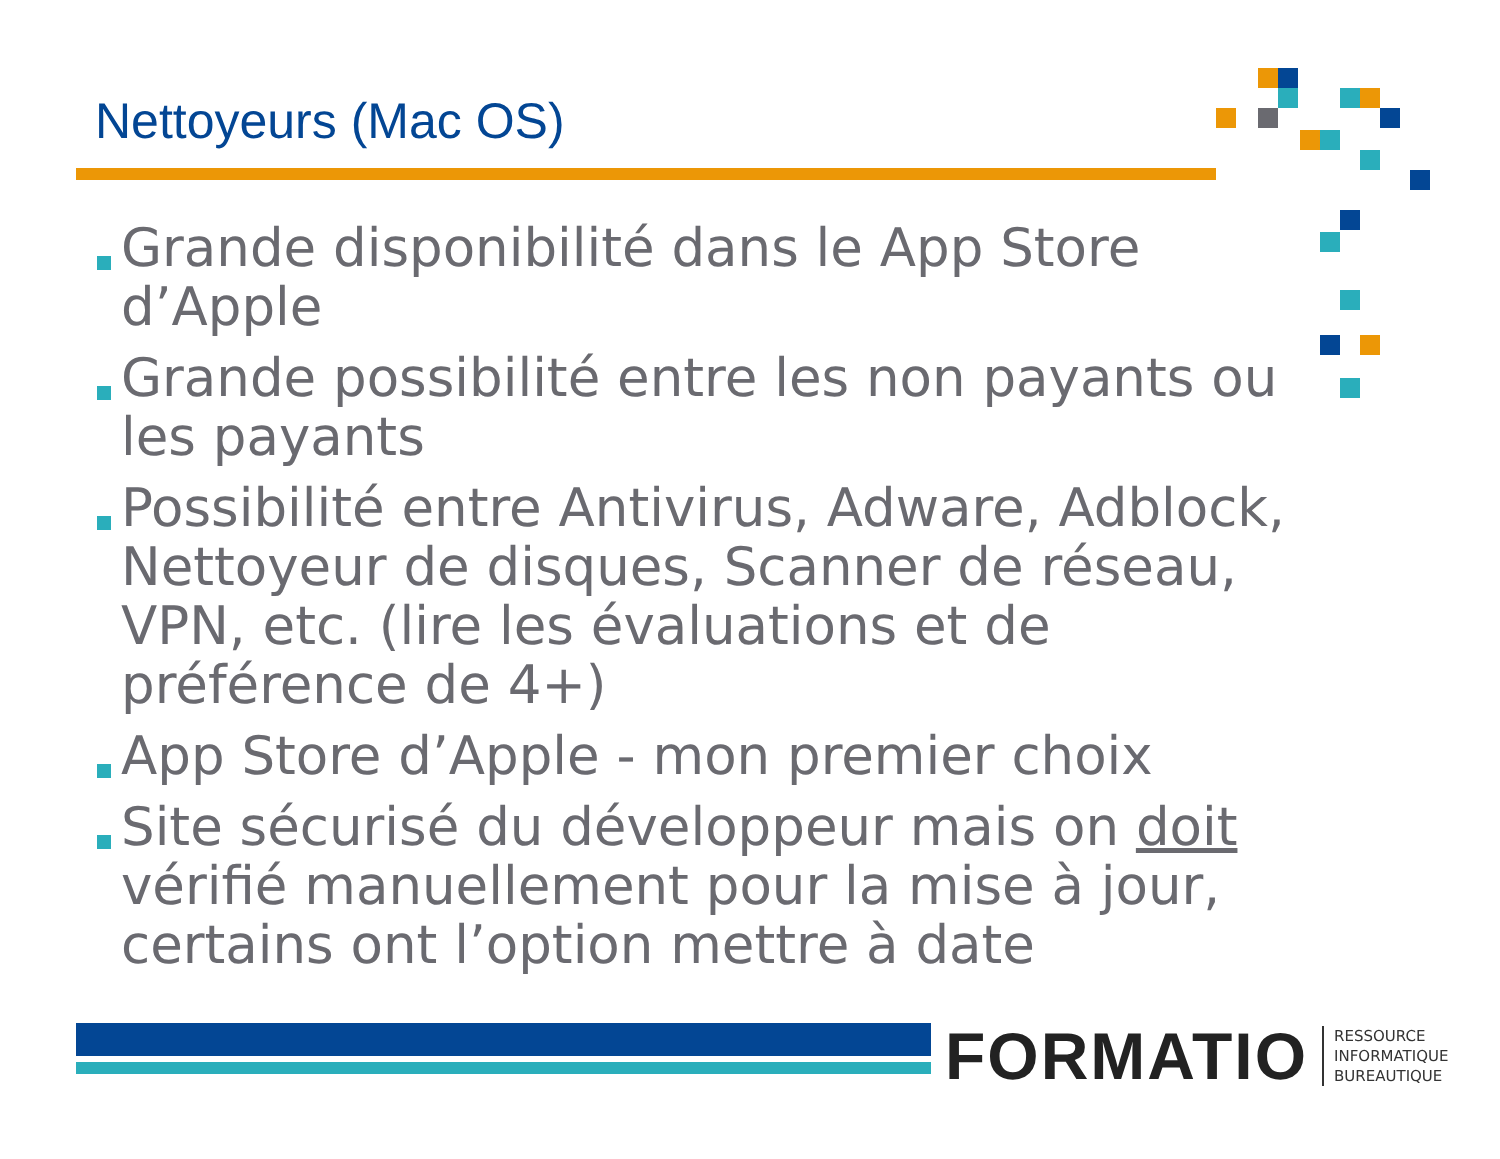Nettoyeurs (Mac OS)
Grande disponibilité dans le App Store d’Apple
Grande possibilité entre les non payants ou les payants
Possibilité entre Antivirus, Adware, Adblock, Nettoyeur de disques, Scanner de réseau, VPN, etc. (lire les évaluations et de préférence de 4+)
App Store d’Apple - mon premier choix
Site sécurisé du développeur mais on doit vérifié manuellement pour la mise à jour, certains ont l’option mettre à date
FORMATIO RESSOURCE
INFORMATIQUE
BUREAUTIQUE